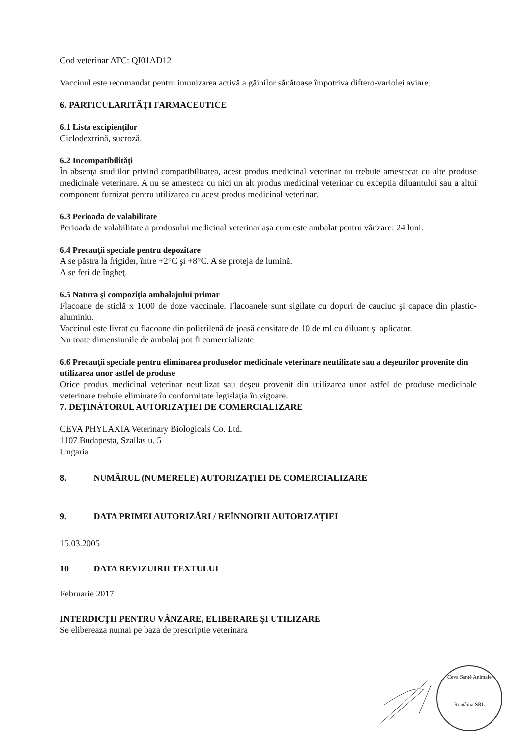Cod veterinar ATC: QI01AD12
Vaccinul este recomandat pentru imunizarea activă a găinilor sănătoase împotriva diftero-variolei aviare.
6. PARTICULARITĂŢI FARMACEUTICE
6.1 Lista excipienţilor
Ciclodextrină, sucroză.
6.2 Incompatibilităţi
În absenţa studiilor privind compatibilitatea, acest produs medicinal veterinar nu trebuie amestecat cu alte produse medicinale veterinare. A nu se amesteca cu nici un alt produs medicinal veterinar cu exceptia diluantului sau a altui component furnizat pentru utilizarea cu acest produs medicinal veterinar.
6.3 Perioada de valabilitate
Perioada de valabilitate a produsului medicinal veterinar aşa cum este ambalat pentru vânzare: 24 luni.
6.4 Precauţii speciale pentru depozitare
A se păstra la frigider, între +2°C şi +8°C. A se proteja de lumină.
A se feri de îngheţ.
6.5 Natura şi compoziţia ambalajului primar
Flacoane de sticlă x 1000 de doze vaccinale. Flacoanele sunt sigilate cu dopuri de cauciuc şi capace din plastic-aluminiu.
Vaccinul este livrat cu flacoane din polietilenă de joasă densitate de 10 de ml cu diluant şi aplicator.
Nu toate dimensiunile de ambalaj pot fi comercializate
6.6 Precauţii speciale pentru eliminarea produselor medicinale veterinare neutilizate sau a deşeurilor provenite din utilizarea unor astfel de produse
Orice produs medicinal veterinar neutilizat sau deşeu provenit din utilizarea unor astfel de produse medicinale veterinare trebuie eliminate în conformitate legislaţia în vigoare.
7. DEŢINĂTORUL AUTORIZAŢIEI DE COMERCIALIZARE
CEVA PHYLAXIA Veterinary Biologicals Co. Ltd.
1107 Budapesta, Szallas u. 5
Ungaria
8. NUMĂRUL (NUMERELE) AUTORIZAŢIEI DE COMERCIALIZARE
9. DATA PRIMEI AUTORIZĂRI / REÎNNOIRII AUTORIZAŢIEI
15.03.2005
10 DATA REVIZUIRII TEXTULUI
Februarie 2017
INTERDICŢII PENTRU VÂNZARE, ELIBERARE ŞI UTILIZARE
Se elibereaza numai pe baza de prescriptie veterinara
Ceva Santé Animale
România SRL